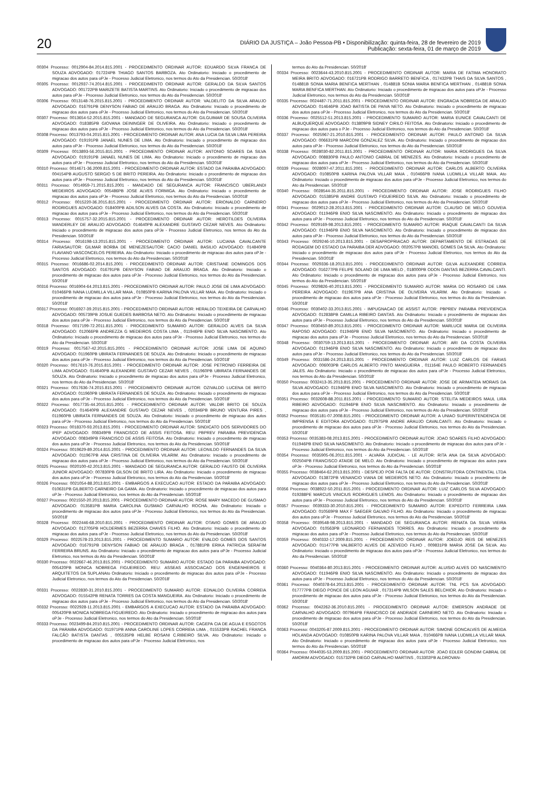20
DIÁRIO DA JUSTIÇA – João Pessoa-PB • Disponibilização: quinta-feira, 28 de fevereiro de 2019
Publicação: sexta-feira, 01 de março de 2019
00304 Processo: 0012904-84.2014.815.2001 - PROCEDIMENTO ORDINAR AUTOR: EDUARDO SILVA FRANCA DE SOUZA ADVOGADO: 017224PB THIAGO SANTOS BARBOZA. Ato Ordinatorio: Iniciado o procedimento de migracao dos autos para oPJe - Processo Judicial Eletronico, nos termos do Ato da Presidencian. 50/2018'
00305 Processo: 0012937-74.2014.815.2001 - PROCEDIMENTO ORDINAR AUTOR: GERALDO DA SILVA SANTOS ADVOGADO: 001722PB MARIZETE BATISTA MARTINS. Ato Ordinatorio: Iniciado o procedimento de migracao dos autos para oPJe - Processo Judicial Eletronico, nos termos do Ato da Presidencian. 50/2018'
00306 Processo: 0013148-76.2015.815.2001 - PROCEDIMENTO ORDINAR AUTOR: VALDELITO DA SILVA ARAUJO ADVOGADO: 016791PB DENYSON FABIAO DE ARAUJO BRAGA. Ato Ordinatorio: Iniciado o procedimento de migracao dos autos para oPJe - Processo Judicial Eletronico, nos termos do Ato da Presidencian. 50/2018'
00307 Processo: 0013654-52.2015.815.2001 - MANDADO DE SEGURANCA AUTOR: GILGUIMAR DE SOUSA OLIVEIRA ADVOGADO: 018385PB GIOVANA DEININGER DE OLIVEIRA. Ato Ordinatorio: Iniciado o procedimento de migracao dos autos para oPJe - Processo Judicial Eletronico, nos termos do Ato da Presidencian. 50/2018'
00308 Processo: 0013793-04.2015.815.2001 - PROCEDIMENTO ORDINAR AUTOR: ANA LUCIA DA SILVA LIMA PEREIRA ADVOGADO: 019191PB JANAEL NUNES DE LIMA. Ato Ordinatorio: Iniciado o procedimento de migracao dos autos para oPJe - Processo Judicial Eletronico, nos termos do Ato da Presidencian. 50/2018'
00309 Processo: 0013893-56.2015.815.2001 - PROCEDIMENTO ORDINAR AUTOR: ANTONIO SOARES DA SILVA ADVOGADO: 019191PB JANAEL NUNES DE LIMA. Ato Ordinatorio: Iniciado o procedimento de migracao dos autos para oPJe - Processo Judicial Eletronico, nos termos do Ato da Presidencian. 50/2018'
00310 Processo: 0014671-36.2009.815.2001 - PROCEDIMENTO ORDINAR AUTOR: ESTADO DA PARAIBA ADVOGADO: 004154PB AUGUSTO SERGIO S DE BRITO PEREIRA. Ato Ordinatorio: Iniciado o procedimento de migracao dos autos para oPJe - Processo Judicial Eletronico, nos termos do Ato da Presidencian. 50/2018'
00311 Processo: 0014959-71.2015.815.2001 - MANDADO DE SEGURANCA AUTOR: FRANCISCO UBERLANDI MEDEIROS ADVOGADO: 005486PB JOSE ALVES FORMIGA. Ato Ordinatorio: Iniciado o procedimento de migracao dos autos para oPJe - Processo Judicial Eletronico, nos termos do Ato da Presidencian. 50/2018'
00312 Processo: 0015220-36.2015.815.2001 - PROCEDIMENTO ORDINAR AUTOR: ERIONALDO CARNEIRO RODRIGUES ADVOGADO: 018400PB ADILSON ALVES DA COSTA. Ato Ordinatorio: Iniciado o procedimento de migracao dos autos para oPJe - Processo Judicial Eletronico, nos termos do Ato da Presidencian. 50/2018'
00313 Processo: 0015757-32.2015.815.2001 - PROCEDIMENTO ORDINAR AUTOR: HEROTILDES OLIVEIRA WANDERLEY DE ARAUJO ADVOGADO: 014640PB ALEXANDRE GUSTAVO CEZAR NEVES. Ato Ordinatorio: Iniciado o procedimento de migracao dos autos para oPJe - Processo Judicial Eletronico, nos termos do Ato da Presidencian. 50/2018'
00314 Processo: 0016198-13.2015.815.2001 - PROCEDIMENTO ORDINAR AUTOR: LUCIANA CAVALCANTE FARIASAUTOR: GILMAR BORBA DE MENEZESAUTOR: CACIO DANIEL BASILIO ADVOGADO: 014840PB FLAVIANO VASCONCELOS PEREIRA. Ato Ordinatorio: Iniciado o procedimento de migracao dos autos para oPJe - Processo Judicial Eletronico, nos termos do Ato da Presidencian. 50/2018'
00315 Processo: 0016686-02.2014.815.2001 - PROCEDIMENTO ORDINAR AUTOR: CRISTIANE DOMINGOS DOS SANTOS ADVOGADO: 016791PB DENYSON FABIAO DE ARAUJO BRAGA. Ato Ordinatorio: Iniciado o procedimento de migracao dos autos para oPJe - Processo Judicial Eletronico, nos termos do Ato da Presidencian. 50/2018'
00316 Processo: 0016904-64.2013.815.2001 - PROCEDIMENTO ORDINAR AUTOR: PAULO JOSE DE LIMA ADVOGADO: 010466PB IVANA LUDMILLA VILLAR MAIA , 010850PB KARINA PALOVA VILLAR MAIA. Ato Ordinatorio: Iniciado o procedimento de migracao dos autos para oPJe - Processo Judicial Eletronico, nos termos do Ato da Presidencian. 50/2018'
00317 Processo: 0016927-39.2015.815.2001 - PROCEDIMENTO ORDINAR AUTOR: HERALDO TEIXEIRA DE CARVALHO ADVOGADO: 005739PB JOSUE GUEDES BARBOSA NETO. Ato Ordinatorio: Iniciado o procedimento de migracao dos autos para oPJe - Processo Judicial Eletronico, nos termos do Ato da Presidencian. 50/2018'
00318 Processo: 0017199-72.2011.815.2001 - PROCEDIMENTO SUMARIO AUTOR: GERALDO ALVES DA SILVA ADVOGADO: 012066PB ANDREZZA G MEDEIROS COSTA LIMA , 011946PB ENIO SILVA NASCIMENTO. Ato Ordinatorio: Iniciado o procedimento de migracao dos autos para oPJe - Processo Judicial Eletronico, nos termos do Ato da Presidencian. 50/2018'
00319 Processo: 0017567-42.2015.815.2001 - PROCEDIMENTO ORDINAR AUTOR: JOSE LIMA DE AQUINO ADVOGADO: 011960PB UBIRATA FERNANDES DE SOUZA. Ato Ordinatorio: Iniciado o procedimento de migracao dos autos para oPJe - Processo Judicial Eletronico, nos termos do Ato da Presidencian. 50/2018'
00320 Processo: 0017610-76.2015.815.2001 - PROCEDIMENTO ORDINAR AUTOR: JOSE PETRONIO FERREIRA DE LIMA ADVOGADO: 014640PB ALEXANDRE GUSTAVO CEZAR NEVES , 011960PB UBIRATA FERNANDES DE SOUZA. Ato Ordinatorio: Iniciado o procedimento de migracao dos autos para oPJe - Processo Judicial Eletronico, nos termos do Ato da Presidencian. 50/2018'
00321 Processo: 0017636-74.2015.815.2001 - PROCEDIMENTO ORDINAR AUTOR: OZIVALDO LUCENA DE BRITO ADVOGADO: 011960PB UBIRATA FERNANDES DE SOUZA. Ato Ordinatorio: Iniciado o procedimento de migracao dos autos para oPJe - Processo Judicial Eletronico, nos termos do Ato da Presidencian. 50/2018'
00322 Processo: 0017735-44.2015.815.2001 - PROCEDIMENTO ORDINAR AUTOR: VALDIR BRITO DE SOUZA ADVOGADO: 014640PB ALEXANDRE GUSTAVO CEZAR NEVES , 020346PB BRUNO VENTURA PIRES , 011960PB UBIRATA FERNANDES DE SOUZA. Ato Ordinatorio: Iniciado o procedimento de migracao dos autos para oPJe - Processo Judicial Eletronico, nos termos do Ato da Presidencian. 50/2018'
00323 Processo: 0018370-93.2013.815.2001 - PROCEDIMENTO ORDINAR AUTOR: SINDICATO DOS SERVIDORES DO IPEP ADVOGADO: 008349PB FRANCISCO DE ASSIS FEITOSA. REU: PBPREV PARAIBA PREVIDENCIA ADVOGADO: 008349PB FRANCISCO DE ASSIS FEITOSA. Ato Ordinatorio: Iniciado o procedimento de migracao dos autos para oPJe - Processo Judicial Eletronico, nos termos do Ato da Presidencian. 50/2018'
00324 Processo: 0019629-89.2014.815.2001 - PROCEDIMENTO ORDINAR AUTOR: LEONILDO FERNANDES DA SILVA ADVOGADO: 011967PB ANA CRISTINA DE OLIVEIRA VILARIM. Ato Ordinatorio: Iniciado o procedimento de migracao dos autos para oPJe - Processo Judicial Eletronico, nos termos do Ato da Presidencian. 50/2018'
00325 Processo: 0020100-42.2013.815.2001 - MANDADO DE SEGURANCA AUTOR: GERALDO FAUSTO DE OLIVEIRA JUNIOR ADVOGADO: 007830PB GILSON DE BRITO LIRA. Ato Ordinatorio: Iniciado o procedimento de migracao dos autos para oPJe - Processo Judicial Eletronico, nos termos do Ato da Presidencian. 50/2018'
00326 Processo: 0021054-88.2013.815.2001 - EMBARGOS A EXECUCAO AUTOR: ESTADO DA PARAIBA ADVOGADO: 010631PB GILBERTO CARNEIRO DA GAMA. Ato Ordinatorio: Iniciado o procedimento de migracao dos autos para oPJe - Processo Judicial Eletronico, nos termos do Ato da Presidencian. 50/2018'
00327 Processo: 0021550-20.2013.815.2001 - PROCEDIMENTO ORDINAR AUTOR: ROSE MARY MACEDO DE GUSMAO ADVOGADO: 013581PB MARIA CAROLINA GUSMAO CARVALHO ROCHA. Ato Ordinatorio: Iniciado o procedimento de migracao dos autos para oPJe - Processo Judicial Eletronico, nos termos do Ato da Presidencian. 50/2018'
00328 Processo: 0022446-68.2010.815.2001 - PROCEDIMENTO ORDINAR AUTOR: OTAVIO GOMES DE ARAUJO ADVOGADO: 012705PB HOLDERMES BEZERRA CHAVES FILHO. Ato Ordinatorio: Iniciado o procedimento de migracao dos autos para oPJe - Processo Judicial Eletronico, nos termos do Ato da Presidencian. 50/2018'
00329 Processo: 0022578-23.2013.815.2001 - PROCEDIMENTO SUMARIO AUTOR: EVALDO GOMES DOS SANTOS ADVOGADO: 016791PB DENYSON FABIAO DE ARAUJO BRAGA , 017881PB ERIKA PATRICIA SERAFIM FERREIRA BRUNS. Ato Ordinatorio: Iniciado o procedimento de migracao dos autos para oPJe - Processo Judicial Eletronico, nos termos do Ato da Presidencian. 50/2018'
00330 Processo: 0022667-46.2013.815.2001 - PROCEDIMENTO SUMARIO AUTOR: ESTADO DA PARAIBA ADVOGADO: 005420PB MONICA NOBREGA FIGUEIREDO. REU: ASSEAS ASSOCIACAO DOS ENGENHEIROS E ARQUITETOS DA SUPLANAto Ordinatorio: Iniciado o procedimento de migracao dos autos para oPJe - Processo Judicial Eletronico, nos termos do Ato da Presidencian. 50/2018'
00331 Processo: 0022830-31.2010.815.2001 - PROCEDIMENTO SUMARIO AUTOR: EDNALDO OLIVEIRA CORREIA ADVOGADO: 015542PB RENATA TORRES DA COSTA MANGUEIRA. Ato Ordinatorio: Iniciado o procedimento de migracao dos autos para oPJe - Processo Judicial Eletronico, nos termos do Ato da Presidencian. 50/2018'
00332 Processo: 0022928-11.2013.815.2001 - EMBARGOS A EXECUCAO AUTOR: ESTADO DA PARAIBA ADVOGADO: 005420PB MONICA NOBREGA FIGUEIREDO. Ato Ordinatorio: Iniciado o procedimento de migracao dos autos para oPJe - Processo Judicial Eletronico, nos termos do Ato da Presidencian. 50/2018'
00333 Processo: 0023499-84.2010.815.2001 - PROCEDIMENTO ORDINAR AUTOR: CAGEPA CIA DE AGUA E ESGOTOS DA PARAIBA ADVOGADO: 011971PB ANNA CAROLINE LOPES CORREIA LIMA , 015533PB RACHEL FRANCA FALCÃO BATISTA DANTAS , 005535PB HELBE ROSANI C.RIBEIRO SILVA. Ato Ordinatorio: Iniciado o procedimento de migracao dos autos para oPJe - Processo Judicial Eletronico, nos
termos do Ato da Presidencian. 50/2018'
00334 Processo: 0023644-43.2010.815.2001 - PROCEDIMENTO ORDINAR AUTOR: MARIA DE FATIMA HONORATO MEIRA BRITO ADVOGADO: 016721PB RODRIGO BARRETO BENFICA , 017432PB THAIS DA SILVA SANTOS , 014881B SONIA MARIA BENFICA MERTHAN , 014881B SONIA MARIA BENFICA MERTHAN , 014881B SONIA MARIA BENFICA MERTHAN. Ato Ordinatorio: Iniciado o procedimento de migracao dos autos para oPJe - Processo Judicial Eletronico, nos termos do Ato da Presidencian. 50/2018'
00335 Processo: 0024487-71.2011.815.2001 - PROCEDIMENTO ORDINAR AUTOR: ENGRACIA NOBREGA DE ARAUJO ADVOGADO: 014646PB JOAO BATISTA DE PAIVA NETO. Ato Ordinatorio: Iniciado o procedimento de migracao dos autos para oPJe - Processo Judicial Eletronico, nos termos do Ato da Presidencian. 50/2018'
00336 Processo: 0025512-51.2013.815.2001 - PROCEDIMENTO SUMARIO AUTOR: MARIA EUNICE CAVALCANTI DE ALBUQUERQUE ADVOGADO: 013809PB SIDNEY CIRILO FEITOSA. Ato Ordinatorio: Iniciado o procedimento de migracao dos autos para o PJe - Processo Judicial Eletronico, nos termos do Ato da Presidencian. 50/2018'
00337 Processo: 0025967-21.2010.815.2001 - PROCEDIMENTO ORDINAR AUTOR: PAULO ANTONIO DA SILVA ADVOGADO: 006631PB MARCONI GONZALEZ SILVA. Ato Ordinatorio: Iniciado o procedimento de migracao dos autos para oPJe - Processo Judicial Eletronico, nos termos do Ato da Presidencian. 50/2018'
00338 Processo: 0028030-82.2011.815.2001 - PROCEDIMENTO ORDINAR AUTOR: MARIA RODRIGUES DA SILVA ADVOGADO: 008830PB PAULO ANTONIO CABRAL DE MENEZES. Ato Ordinatorio: Iniciado o procedimento de migracao dos autos para oPJe - Processo Judicial Eletronico, nos termos do Ato da Presidencian. 50/2018'
00339 Processo: 0028097-47.2011.815.2001 - PROCEDIMENTO ORDINAR AUTOR: CARLOS ALBERTO OLIVEIRA ADVOGADO: 010850PB KARINA PALOVA VILLAR MAIA , 010466PB IVANA LUDMILLA VILLAR MAIA. Ato Ordinatorio: Iniciado o procedimento de migracao dos autos para oPJe - Processo Judicial Eletronico, nos termos do Ato da Presidencian. 50/2018'
00340 Processo: 0028544-35.2011.815.2001 - PROCEDIMENTO ORDINAR AUTOR: JOSE RODRIGUES FILHO ADVOGADO: 015385PB ANDRE GUSTAVO FIGUEIREDO SILVA. Ato Ordinatorio: Iniciado o procedimento de migracao dos autos para oPJe - Processo Judicial Eletronico, nos termos do Ato da Presidencian. 50/2018'
00341 Processo: 0029012-28.2013.815.2001 - PROCEDIMENTO ORDINAR AUTOR: CLAUSIO DE MELO GOUVEIA ADVOGADO: 011946PB ENIO SILVA NASCIMENTO. Ato Ordinatorio: Iniciado o procedimento de migracao dos autos para oPJe - Processo Judicial Eletronico, nos termos do Ato da Presidencian. 50/2018'
00342 Processo: 0029169-98.2013.815.2001 - PROCEDIMENTO SUMARIO AUTOR: IRAQUE CAVALCANTI DA SILVA ADVOGADO: 011946PB ENIO SILVA NASCIMENTO. Ato Ordinatorio: Iniciado o procedimento de migracao dos autos para oPJe - Processo Judicial Eletronico, nos termos do Ato da Presidencian. 50/2018'
00343 Processo: 0029246-10.2013.815.2001 - DESAPROPRIACAO AUTOR: DEPARTAMENTO DE ESTRADAS DE RODAGEM DO ESTADO DA PARAIBA DER ADVOGADO: 002057PB MANOEL GOMES DA SILVA. Ato Ordinatorio: Iniciado o procedimento de migracao dos autos para oPJe - Processo Judicial Eletronico, nos termos do Ato da Presidencian. 50/2018'
00344 Processo: 0029336-18.2013.815.2001 - PROCEDIMENTO ORDINAR AUTOR: GILVA ALEXANDRE CORREIA ADVOGADO: 016277PB FELIPE SOLANO DE LIMA MELO , 018000PB ODON DANTAS BEZERRA CAVALCANTI. Ato Ordinatorio: Iniciado o procedimento de migracao dos autos para oPJe - Processo Judicial Eletronico, nos termos do Ato da Presidencian. 50/2018'
00345 Processo: 0029826-40.2013.815.2001 - PROCEDIMENTO SUMARIO AUTOR: MARIA DO ROSARIO DE LIMA PEREIRA ADVOGADO: 011967PB ANA CRISTINA DE OLIVEIRA VILARIM. Ato Ordinatorio: Iniciado o procedimento de migracao dos autos para oPJe - Processo Judicial Eletronico, nos termos do Ato da Presidencian. 50/2018'
00346 Processo: 0030402-33.2013.815.2001 - IMPUGNACAO DE ASSIST AUTOR: PBPREV PARAIBA PREVIDENCIA ADVOGADO: 012838PB CAMILLA RIBEIRO DANTAS. Ato Ordinatorio: Iniciado o procedimento de migracao dos autos para oPJe - Processo Judicial Eletronico, nos termos do Ato da Presidencian. 50/2018'
00347 Processo: 0030450-89.2013.815.2001 - PROCEDIMENTO ORDINAR AUTOR: MARLUCE MARIA DE OLIVEIRA RAPOSO ADVOGADO: 011946PB ENIO SILVA NASCIMENTO. Ato Ordinatorio: Iniciado o procedimento de migracao dos autos para oPJe - Processo Judicial Eletronico, nos termos do Ato da Presidencian. 50/2018'
00348 Processo: 0030759-13.2013.815.2001 - PROCEDIMENTO ORDINAR AUTOR: ARI DA COSTA OLIVEIRA ADVOGADO: 011946PB ENIO SILVA NASCIMENTO. Ato Ordinatorio: Iniciado o procedimento de migracao dos autos para oPJe - Processo Judicial Eletronico, nos termos do Ato da Presidencian. 50/2018'
00349 Processo: 0031586-24.2013.815.2001 - PROCEDIMENTO ORDINAR AUTOR: LUIZ CARLOS DE FARIAS ADVOGADO: 006003PB CARLOS ALBERTO PINTO MANGUEIRA , 011164E PAULO ROBERTO FERNANDES JALES. Ato Ordinatorio: Iniciado o procedimento de migracao dos autos para oPJe - Processo Judicial Eletronico, nos termos do Ato da Presidencian. 50/2018'
00350 Processo: 0032413-35.2013.815.2001 - PROCEDIMENTO ORDINAR AUTOR: JOSE DE ARIMATEIA MORAIS DA SILVA ADVOGADO: 011946PB ENIO SILVA NASCIMENTO. Ato Ordinatorio: Iniciado o procedimento de migracao dos autos para oPJe - Processo Judicial Eletronico, nos termos do Ato da Presidencian. 50/2018'
00351 Processo: 0032608-88.2011.815.2001 - PROCEDIMENTO SUMARIO AUTOR: STELITA MEDEIROS MAUL LIRA RIBEIRO ADVOGADO: 011946PB ENIO SILVA NASCIMENTO. Ato Ordinatorio: Iniciado o procedimento de migracao dos autos para oPJe - Processo Judicial Eletronico, nos termos do Ato da Presidencian. 50/2018'
00352 Processo: 0035181-07.2008.815.2001 - PROCEDIMENTO ORDINAR AUTOR: A UNIAO SUPERINTENDENCIA DE IMPRENSA E EDITORA ADVOGADO: 012975PB ANDRE ARAUJO CAVALCANTI. Ato Ordinatorio: Iniciado o procedimento de migracao dos autos para oPJe - Processo Judicial Eletronico, nos termos do Ato da Presidencian. 50/2018'
00353 Processo: 0035383-08.2013.815.2001 - PROCEDIMENTO ORDINAR AUTOR: JOAO SOARES FILHO ADVOGADO: 011946PB ENIO SILVA NASCIMENTO. Ato Ordinatorio: Iniciado o procedimento de migracao dos autos para oPJe - Processo Judicial Eletronico, nos termos do Ato da Presidencian. 50/2018'
00354 Processo: 0035905-06.2011.815.2001 - ALVARA JUDICIAL - LE AUTOR: RITA ANA DA SILVA ADVOGADO: 002504PB FRANCISCO ATAIDE DE MELO. Ato Ordinatorio: Iniciado o procedimento de migracao dos autos para oPJe - Processo Judicial Eletronico, nos termos do Ato da Presidencian. 50/2018'
00355 Processo: 0038464-62.2013.815.2001 - DESPEJO POR FALTA DE AUTOR: CONSTRUTORA CONTINENTAL LTDA ADVOGADO: 013872PB VENANCIO VIANA DE MEDEIROS NETO. Ato Ordinatorio: Iniciado o procedimento de migracao dos autos para oPJe - Processo Judicial Eletronico, nos termos do Ato da Presidencian. 50/2018'
00356 Processo: 0038922-50.2011.815.2001 - PROCEDIMENTO ORDINAR AUTOR: LUIZ CARLOS SILVA ADVOGADO: 019288PE MARCUS VINICIUS RODRIGUES LEMOS. Ato Ordinatorio: Iniciado o procedimento de migracao dos autos para oPJe - Processo Judicial Eletronico, nos termos do Ato da Presidencian. 50/2018'
00357 Processo: 0039333-30.2010.815.2001 - PROCEDIMENTO SUMARIO AUTOR: EXPEDITO FERREIRA LIMA ADVOGADO: 010569PB MAX F SAEGER GALVAO FILHO. Ato Ordinatorio: Iniciado o procedimento de migracao dos autos para oPJe - Processo Judicial Eletronico, nos termos do Ato da Presidencian. 50/2018'
00358 Processo: 0039548-98.2013.815.2001 - MANDADO DE SEGURANCA AUTOR: RENATA DA SILVA VIEIRA ADVOGADO: 010563PB LEONARDO FERNANDES TORRES. Ato Ordinatorio: Iniciado o procedimento de migracao dos autos para oPJe - Processo Judicial Eletronico, nos termos do Ato da Presidencian. 50/2018'
00359 Processo: 0040332-17.2009.815.2001 - PROCEDIMENTO ORDINAR AUTOR: JOEDJO REIS DE MENEZES ADVOGADO: 011477PB VALBERTO ALVES DE AZEVEDO FILHO , 009831PB MARIA JOSE DA SILVA. Ato Ordinatorio: Iniciado o procedimento de migracao dos autos para oPJe - Processo Judicial Eletronico, nos termos do Ato da Presidencian. 50/2018'
00360 Processo: 0040364-80.2013.815.2001 - PROCEDIMENTO ORDINAR AUTOR: ALUISIO ALVES DO NASCIMENTO ADVOGADO: 011946PB ENIO SILVA NASCIMENTO. Ato Ordinatorio: Iniciado o procedimento de migracao dos autos para oPJe - Processo Judicial Eletronico, nos termos do Ato da Presidencian. 50/2018'
00361 Processo: 0040378-64.2013.815.2001 - PROCEDIMENTO ORDINAR AUTOR: TNL PCS S/A ADVOGADO: 017777PB DIEGO PONCE DE LEON AGUIAR , 017314PB WILSON SALES BELCHIOR. Ato Ordinatorio: Iniciado o procedimento de migracao dos autos para oPJe - Processo Judicial Eletronico, nos termos do Ato da Presidencian. 50/2018'
00362 Processo: 0042262-36.2010.815.2001 - PROCEDIMENTO ORDINAR AUTOR: EMERSON ANDRADE DE CARVALHO ADVOGADO: 007964PB FRANCISCO DE ANDRADE CARNEIRO NETO. Ato Ordinatorio: Iniciado o procedimento de migracao dos autos para oPJe - Processo Judicial Eletronico, nos termos do Ato da Presidencian. 50/2018'
00363 Processo: 0043205-87.2009.815.2001 - PROCEDIMENTO ORDINAR AUTOR: SIMONE GONCALVES DE ALMEIDA HOLANDA ADVOGADO: 010850PB KARINA PALOVA VILLAR MAIA , 010466PB IVANA LUDMILLA VILLAR MAIA. Ato Ordinatorio: Iniciado o procedimento de migracao dos autos para oPJe - Processo Judicial Eletronico, nos termos do Ato da Presidencian. 50/2018'
00364 Processo: 0044035-53.2009.815.2001 - PROCEDIMENTO ORDINAR AUTOR: JOAO EDLER GONDIM CABRAL DE AMORIM ADVOGADO: 015732PB DIEGO CARVALHO MARTINS , 013302PB ALDROVAN-